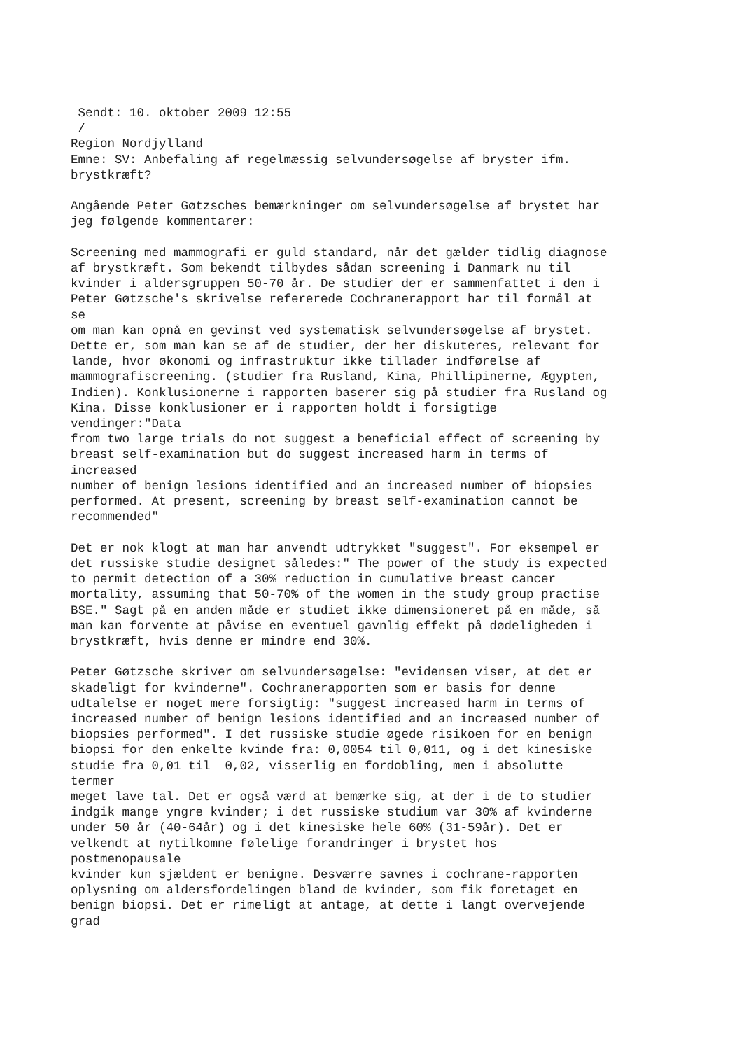Sendt: 10. oktober 2009 12:55
 /
Region Nordjylland
Emne: SV: Anbefaling af regelmæssig selvundersøgelse af bryster ifm.
brystkræft?

Angående Peter Gøtzsches bemærkninger om selvundersøgelse af brystet har
jeg følgende kommentarer:

Screening med mammografi er guld standard, når det gælder tidlig diagnose
af brystkræft. Som bekendt tilbydes sådan screening i Danmark nu til
kvinder i aldersgruppen 50-70 år. De studier der er sammenfattet i den i
Peter Gøtzsche's skrivelse refererede Cochranerapport har til formål at
se
om man kan opnå en gevinst ved systematisk selvundersøgelse af brystet.
Dette er, som man kan se af de studier, der her diskuteres, relevant for
lande, hvor økonomi og infrastruktur ikke tillader indførelse af
mammografiscreening. (studier fra Rusland, Kina, Phillipinerne, Ægypten,
Indien). Konklusionerne i rapporten baserer sig på studier fra Rusland og
Kina. Disse konklusioner er i rapporten holdt i forsigtige
vendinger:"Data
from two large trials do not suggest a beneficial effect of screening by
breast self-examination but do suggest increased harm in terms of
increased
number of benign lesions identified and an increased number of biopsies
performed. At present, screening by breast self-examination cannot be
recommended"

Det er nok klogt at man har anvendt udtrykket "suggest". For eksempel er
det russiske studie designet således:" The power of the study is expected
to permit detection of a 30% reduction in cumulative breast cancer
mortality, assuming that 50-70% of the women in the study group practise
BSE." Sagt på en anden måde er studiet ikke dimensioneret på en måde, så
man kan forvente at påvise en eventuel gavnlig effekt på dødeligheden i
brystkræft, hvis denne er mindre end 30%.

Peter Gøtzsche skriver om selvundersøgelse: "evidensen viser, at det er
skadeligt for kvinderne". Cochranerapporten som er basis for denne
udtalelse er noget mere forsigtig: "suggest increased harm in terms of
increased number of benign lesions identified and an increased number of
biopsies performed". I det russiske studie øgede risikoen for en benign
biopsi for den enkelte kvinde fra: 0,0054 til 0,011, og i det kinesiske
studie fra 0,01 til  0,02, visserlig en fordobling, men i absolutte
termer
meget lave tal. Det er også værd at bemærke sig, at der i de to studier
indgik mange yngre kvinder; i det russiske studium var 30% af kvinderne
under 50 år (40-64år) og i det kinesiske hele 60% (31-59år). Det er
velkendt at nytilkomne følelige forandringer i brystet hos
postmenopausale
kvinder kun sjældent er benigne. Desværre savnes i cochrane-rapporten
oplysning om aldersfordelingen bland de kvinder, som fik foretaget en
benign biopsi. Det er rimeligt at antage, at dette i langt overvejende
grad